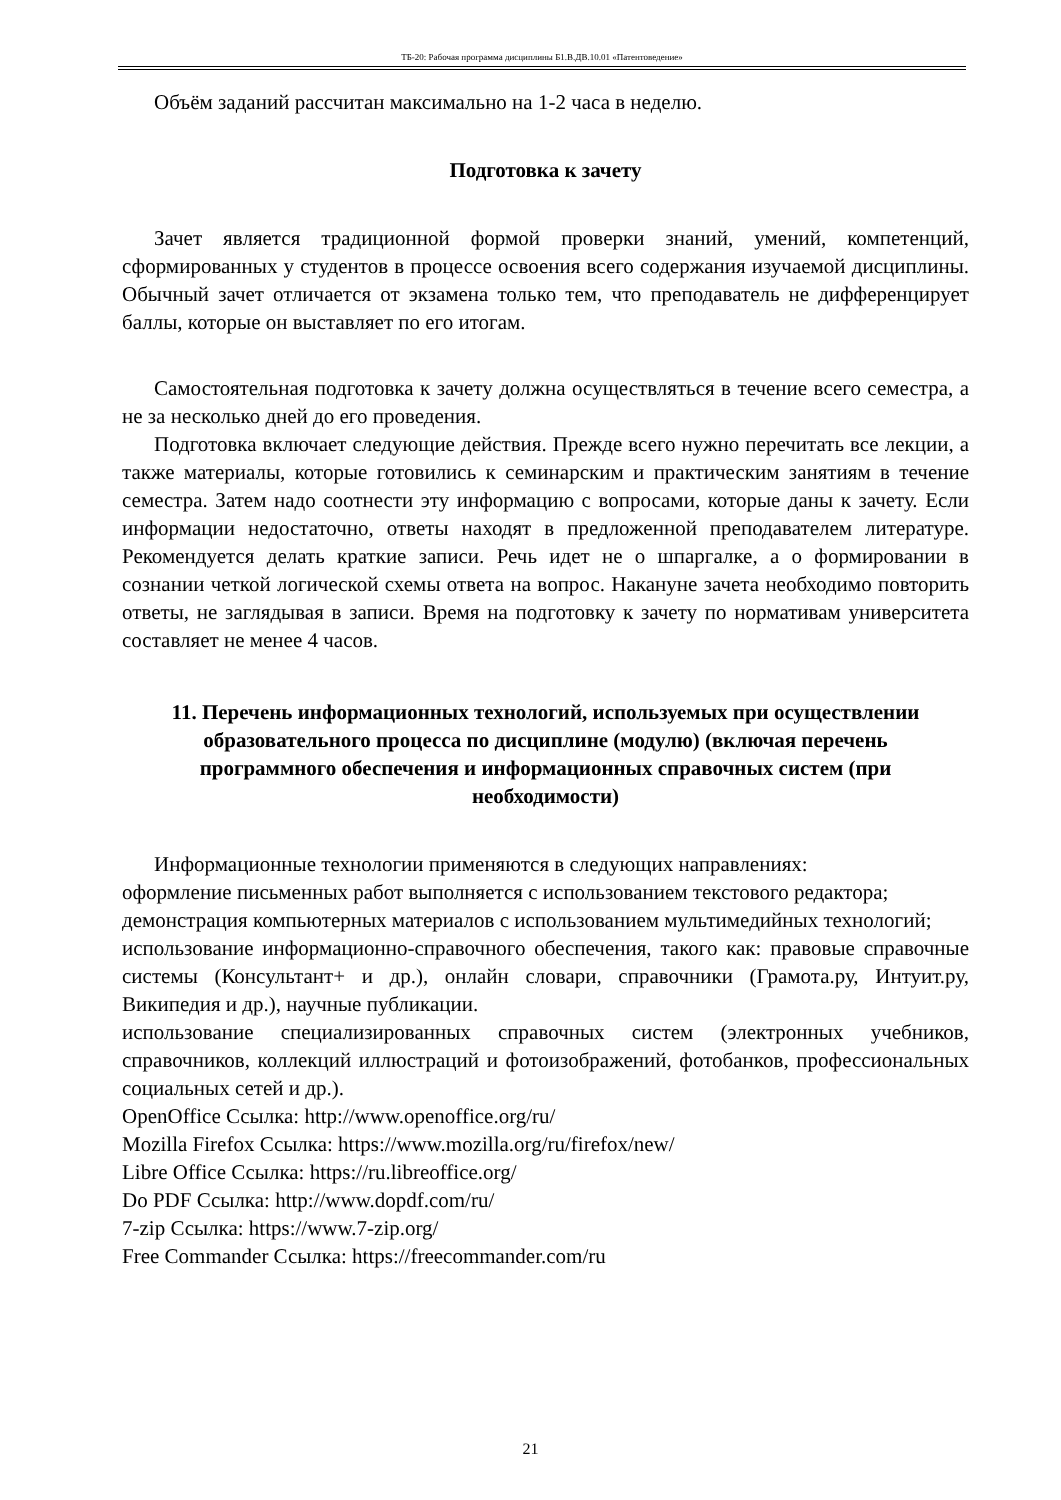ТБ-20: Рабочая программа дисциплины Б1.В.ДВ.10.01 «Патентоведение»
Объём заданий рассчитан максимально на 1-2 часа в неделю.
Подготовка к зачету
Зачет является традиционной формой проверки знаний, умений, компетенций, сформированных у студентов в процессе освоения всего содержания изучаемой дисциплины. Обычный зачет отличается от экзамена только тем, что преподаватель не дифференцирует баллы, которые он выставляет по его итогам.
Самостоятельная подготовка к зачету должна осуществляться в течение всего семестра, а не за несколько дней до его проведения.
Подготовка включает следующие действия. Прежде всего нужно перечитать все лекции, а также материалы, которые готовились к семинарским и практическим занятиям в течение семестра. Затем надо соотнести эту информацию с вопросами, которые даны к зачету. Если информации недостаточно, ответы находят в предложенной преподавателем литературе. Рекомендуется делать краткие записи. Речь идет не о шпаргалке, а о формировании в сознании четкой логической схемы ответа на вопрос. Накануне зачета необходимо повторить ответы, не заглядывая в записи. Время на подготовку к зачету по нормативам университета составляет не менее 4 часов.
11. Перечень информационных технологий, используемых при осуществлении образовательного процесса по дисциплине (модулю) (включая перечень программного обеспечения и информационных справочных систем (при необходимости)
Информационные технологии применяются в следующих направлениях:
оформление письменных работ выполняется с использованием текстового редактора;
демонстрация компьютерных материалов с использованием мультимедийных технологий;
использование информационно-справочного обеспечения, такого как: правовые справочные системы (Консультант+ и др.), онлайн словари, справочники (Грамота.ру, Интуит.ру, Википедия и др.), научные публикации.
использование специализированных справочных систем (электронных учебников, справочников, коллекций иллюстраций и фотоизображений, фотобанков, профессиональных социальных сетей и др.).
OpenOffice Ссылка: http://www.openoffice.org/ru/
Mozilla Firefox Ссылка: https://www.mozilla.org/ru/firefox/new/
Libre Office Ссылка: https://ru.libreoffice.org/
Do PDF Ссылка: http://www.dopdf.com/ru/
7-zip Ссылка: https://www.7-zip.org/
Free Commander Ссылка: https://freecommander.com/ru
21